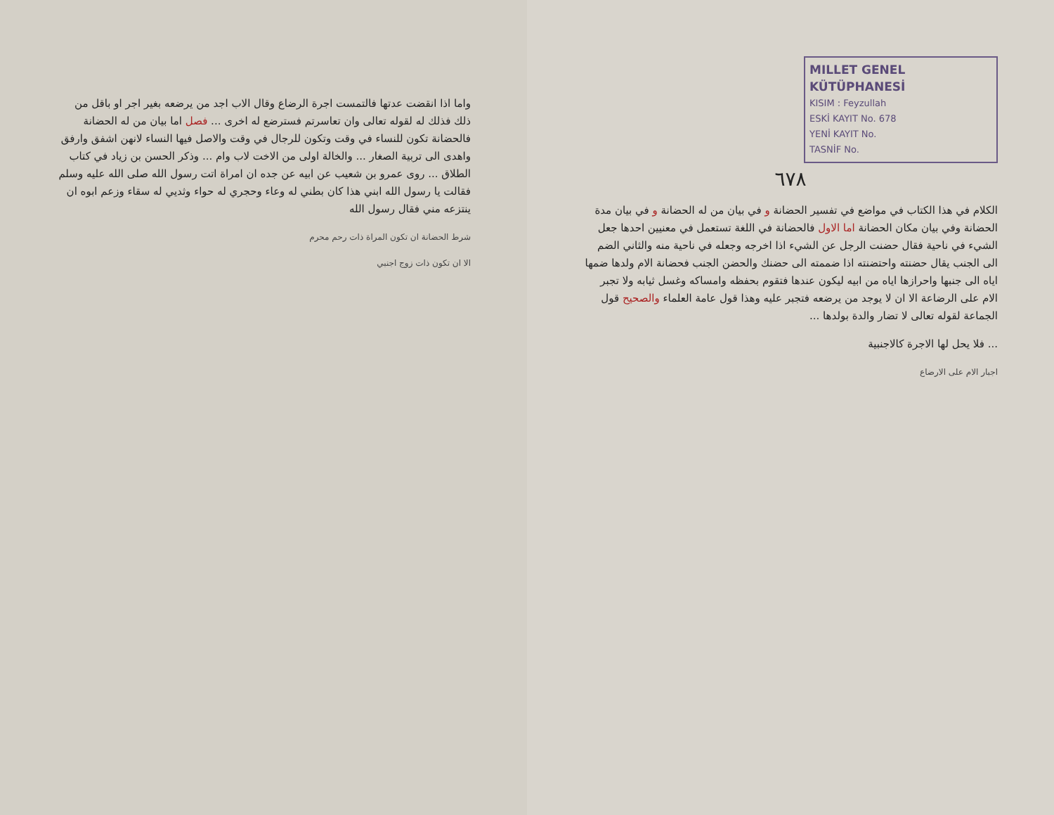MILLET GENEL KÜTÜPHANESİ
KISIM : Feyzullah
ESKİ KAYIT No. 678
YENİ KAYIT No.
TASNİF No.
٦٧٨
الكلام في هذا الكتاب في مواضع في تفسير الحضانة و في بيان من له الحضانة و في بيان مدة الحضانة وفي بيان مكان الحضانة اما الاول فالحضانة في اللغة تستعمل في معنيين احدها جعل الشيء في ناحية فقال حضنت الرجل عن الشيء اذا اخرجه وجعله في ناحية منه والثاني الضم الى الجنب يقال حضنته واحتضنته اذا ضممته الى حضنك والحضن الجنب فحضانة الام ولدها ضمها اياه الى جنبها واحرازها اياه من ابيه ليكون عندها فتقوم بحفظه وامساكه وغسل ثيابه ولا تجبر الام على الرضاعة الا ان لا يوجد من يرضعه فتجبر عليه وهذا قول عامة العلماء والصحيح قول الجماعة لقوله تعالى لا تضار والدة بولدها ...
... فلا يحل لها الاجرة كالاجنبية
اجبار الام على الارضاع
واما اذا انقضت عدتها فالتمست اجرة الرضاع وقال الاب اجد من يرضعه بغير اجر او باقل من ذلك فذلك له لقوله تعالى وان تعاسرتم فسترضع له اخرى ... فصل اما بيان من له الحضانة فالحضانة تكون للنساء في وقت وتكون للرجال في وقت والاصل فيها النساء لانهن اشفق وارفق واهدى الى تربية الصغار ... والخالة اولى من الاخت لاب وام ... وذكر الحسن بن زياد في كتاب الطلاق ... روى عمرو بن شعيب عن ابيه عن جده ان امراة اتت رسول الله صلى الله عليه وسلم فقالت يا رسول الله ابني هذا كان بطني له وعاء وحجري له حواء وثديي له سقاء وزعم ابوه ان ينتزعه مني فقال رسول الله
شرط الحضانة ان تكون المراة ذات رحم محرم
الا ان تكون ذات زوج اجنبي